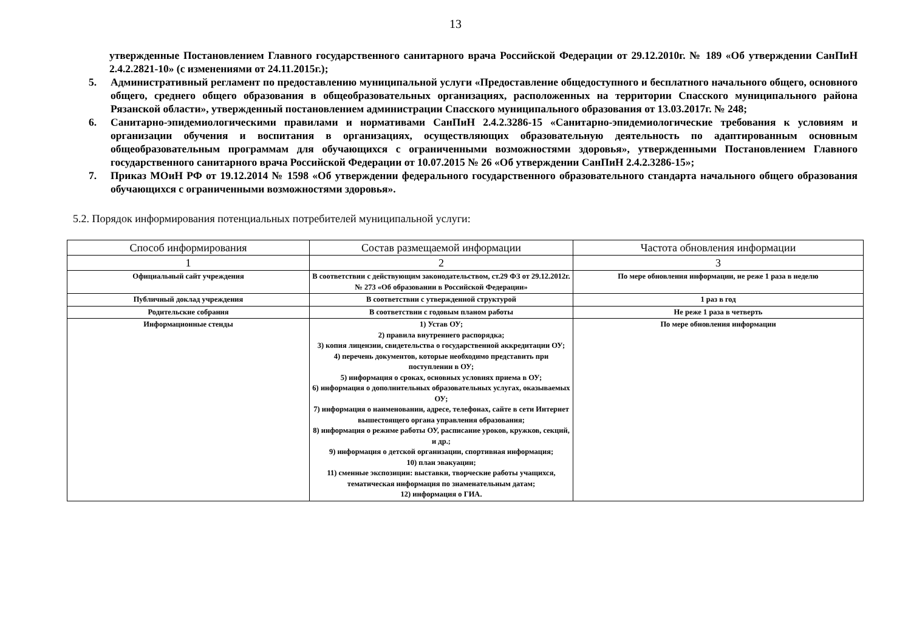13
утвержденные Постановлением Главного государственного санитарного врача Российской Федерации от 29.12.2010г. № 189 «Об утверждении СанПиН 2.4.2.2821-10» (с изменениями от 24.11.2015г.);
5. Административный регламент по предоставлению муниципальной услуги «Предоставление общедоступного и бесплатного начального общего, основного общего, среднего общего образования в общеобразовательных организациях, расположенных на территории Спасского муниципального района Рязанской области», утвержденный постановлением администрации Спасского муниципального образования от 13.03.2017г. № 248;
6. Санитарно-эпидемиологическими правилами и нормативами СанПиН 2.4.2.3286-15 «Санитарно-эпидемиологические требования к условиям и организации обучения и воспитания в организациях, осуществляющих образовательную деятельность по адаптированным основным общеобразовательным программам для обучающихся с ограниченными возможностями здоровья», утвержденными Постановлением Главного государственного санитарного врача Российской Федерации от 10.07.2015 № 26 «Об утверждении СанПиН 2.4.2.3286-15»;
7. Приказ МОиН РФ от 19.12.2014 № 1598 «Об утверждении федерального государственного образовательного стандарта начального общего образования обучающихся с ограниченными возможностями здоровья».
5.2. Порядок информирования потенциальных потребителей муниципальной услуги:
| Способ информирования | Состав размещаемой информации | Частота обновления информации |
| --- | --- | --- |
| 1 | 2 | 3 |
| Официальный сайт учреждения | В соответствии с действующим законодательством, ст.29 ФЗ от 29.12.2012г. № 273 «Об образовании в Российской Федерации» | По мере обновления информации, не реже 1 раза в неделю |
| Публичный доклад учреждения | В соответствии с утвержденной структурой | 1 раз в год |
| Родительские собрания | В соответствии с годовым планом работы | Не реже 1 раза в четверть |
| Информационные стенды | 1) Устав ОУ; 2) правила внутреннего распорядка; 3) копия лицензии, свидетельства о государственной аккредитации ОУ; 4) перечень документов, которые необходимо представить при поступлении в ОУ; 5) информация о сроках, основных условиях приема в ОУ; 6) информация о дополнительных образовательных услугах, оказываемых ОУ; 7) информация о наименовании, адресе, телефонах, сайте в сети Интернет вышестоящего органа управления образования; 8) информация о режиме работы ОУ, расписание уроков, кружков, секций, и др.; 9) информация о детской организации, спортивная информация; 10) план эвакуации; 11) сменные экспозиции: выставки, творческие работы учащихся, тематическая информация по знаменательным датам; 12) информация о ГИА. | По мере обновления информации |